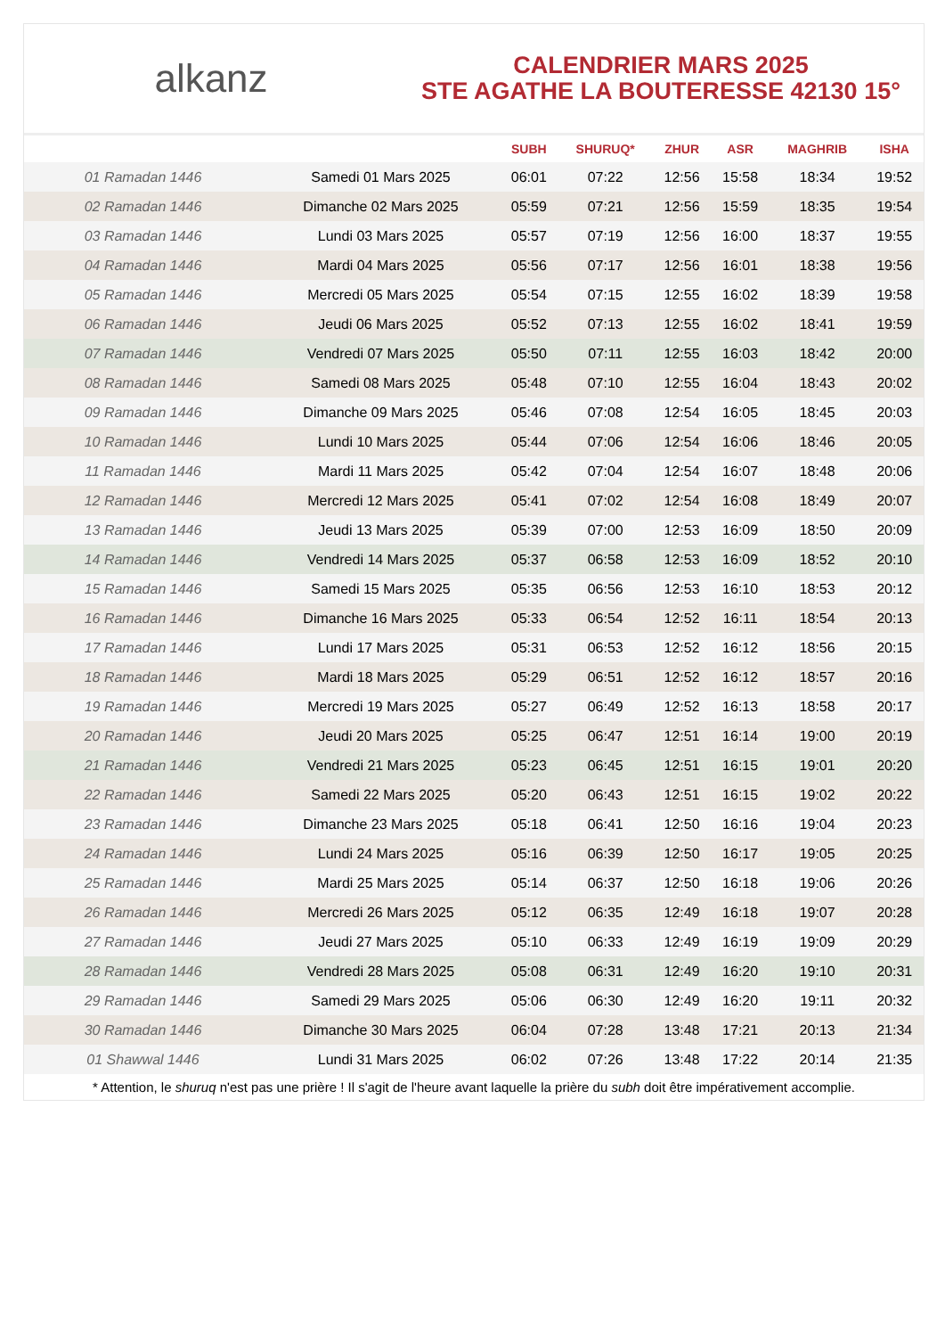alkanz
CALENDRIER MARS 2025
STE AGATHE LA BOUTERESSE 42130 15°
| | | SUBH | SHURUQ* | ZHUR | ASR | MAGHRIB | ISHA |
| --- | --- | --- | --- | --- | --- | --- | --- |
| 01 Ramadan 1446 | Samedi 01 Mars 2025 | 06:01 | 07:22 | 12:56 | 15:58 | 18:34 | 19:52 |
| 02 Ramadan 1446 | Dimanche 02 Mars 2025 | 05:59 | 07:21 | 12:56 | 15:59 | 18:35 | 19:54 |
| 03 Ramadan 1446 | Lundi 03 Mars 2025 | 05:57 | 07:19 | 12:56 | 16:00 | 18:37 | 19:55 |
| 04 Ramadan 1446 | Mardi 04 Mars 2025 | 05:56 | 07:17 | 12:56 | 16:01 | 18:38 | 19:56 |
| 05 Ramadan 1446 | Mercredi 05 Mars 2025 | 05:54 | 07:15 | 12:55 | 16:02 | 18:39 | 19:58 |
| 06 Ramadan 1446 | Jeudi 06 Mars 2025 | 05:52 | 07:13 | 12:55 | 16:02 | 18:41 | 19:59 |
| 07 Ramadan 1446 | Vendredi 07 Mars 2025 | 05:50 | 07:11 | 12:55 | 16:03 | 18:42 | 20:00 |
| 08 Ramadan 1446 | Samedi 08 Mars 2025 | 05:48 | 07:10 | 12:55 | 16:04 | 18:43 | 20:02 |
| 09 Ramadan 1446 | Dimanche 09 Mars 2025 | 05:46 | 07:08 | 12:54 | 16:05 | 18:45 | 20:03 |
| 10 Ramadan 1446 | Lundi 10 Mars 2025 | 05:44 | 07:06 | 12:54 | 16:06 | 18:46 | 20:05 |
| 11 Ramadan 1446 | Mardi 11 Mars 2025 | 05:42 | 07:04 | 12:54 | 16:07 | 18:48 | 20:06 |
| 12 Ramadan 1446 | Mercredi 12 Mars 2025 | 05:41 | 07:02 | 12:54 | 16:08 | 18:49 | 20:07 |
| 13 Ramadan 1446 | Jeudi 13 Mars 2025 | 05:39 | 07:00 | 12:53 | 16:09 | 18:50 | 20:09 |
| 14 Ramadan 1446 | Vendredi 14 Mars 2025 | 05:37 | 06:58 | 12:53 | 16:09 | 18:52 | 20:10 |
| 15 Ramadan 1446 | Samedi 15 Mars 2025 | 05:35 | 06:56 | 12:53 | 16:10 | 18:53 | 20:12 |
| 16 Ramadan 1446 | Dimanche 16 Mars 2025 | 05:33 | 06:54 | 12:52 | 16:11 | 18:54 | 20:13 |
| 17 Ramadan 1446 | Lundi 17 Mars 2025 | 05:31 | 06:53 | 12:52 | 16:12 | 18:56 | 20:15 |
| 18 Ramadan 1446 | Mardi 18 Mars 2025 | 05:29 | 06:51 | 12:52 | 16:12 | 18:57 | 20:16 |
| 19 Ramadan 1446 | Mercredi 19 Mars 2025 | 05:27 | 06:49 | 12:52 | 16:13 | 18:58 | 20:17 |
| 20 Ramadan 1446 | Jeudi 20 Mars 2025 | 05:25 | 06:47 | 12:51 | 16:14 | 19:00 | 20:19 |
| 21 Ramadan 1446 | Vendredi 21 Mars 2025 | 05:23 | 06:45 | 12:51 | 16:15 | 19:01 | 20:20 |
| 22 Ramadan 1446 | Samedi 22 Mars 2025 | 05:20 | 06:43 | 12:51 | 16:15 | 19:02 | 20:22 |
| 23 Ramadan 1446 | Dimanche 23 Mars 2025 | 05:18 | 06:41 | 12:50 | 16:16 | 19:04 | 20:23 |
| 24 Ramadan 1446 | Lundi 24 Mars 2025 | 05:16 | 06:39 | 12:50 | 16:17 | 19:05 | 20:25 |
| 25 Ramadan 1446 | Mardi 25 Mars 2025 | 05:14 | 06:37 | 12:50 | 16:18 | 19:06 | 20:26 |
| 26 Ramadan 1446 | Mercredi 26 Mars 2025 | 05:12 | 06:35 | 12:49 | 16:18 | 19:07 | 20:28 |
| 27 Ramadan 1446 | Jeudi 27 Mars 2025 | 05:10 | 06:33 | 12:49 | 16:19 | 19:09 | 20:29 |
| 28 Ramadan 1446 | Vendredi 28 Mars 2025 | 05:08 | 06:31 | 12:49 | 16:20 | 19:10 | 20:31 |
| 29 Ramadan 1446 | Samedi 29 Mars 2025 | 05:06 | 06:30 | 12:49 | 16:20 | 19:11 | 20:32 |
| 30 Ramadan 1446 | Dimanche 30 Mars 2025 | 06:04 | 07:28 | 13:48 | 17:21 | 20:13 | 21:34 |
| 01 Shawwal 1446 | Lundi 31 Mars 2025 | 06:02 | 07:26 | 13:48 | 17:22 | 20:14 | 21:35 |
* Attention, le shuruq n'est pas une prière ! Il s'agit de l'heure avant laquelle la prière du subh doit être impérativement accomplie.